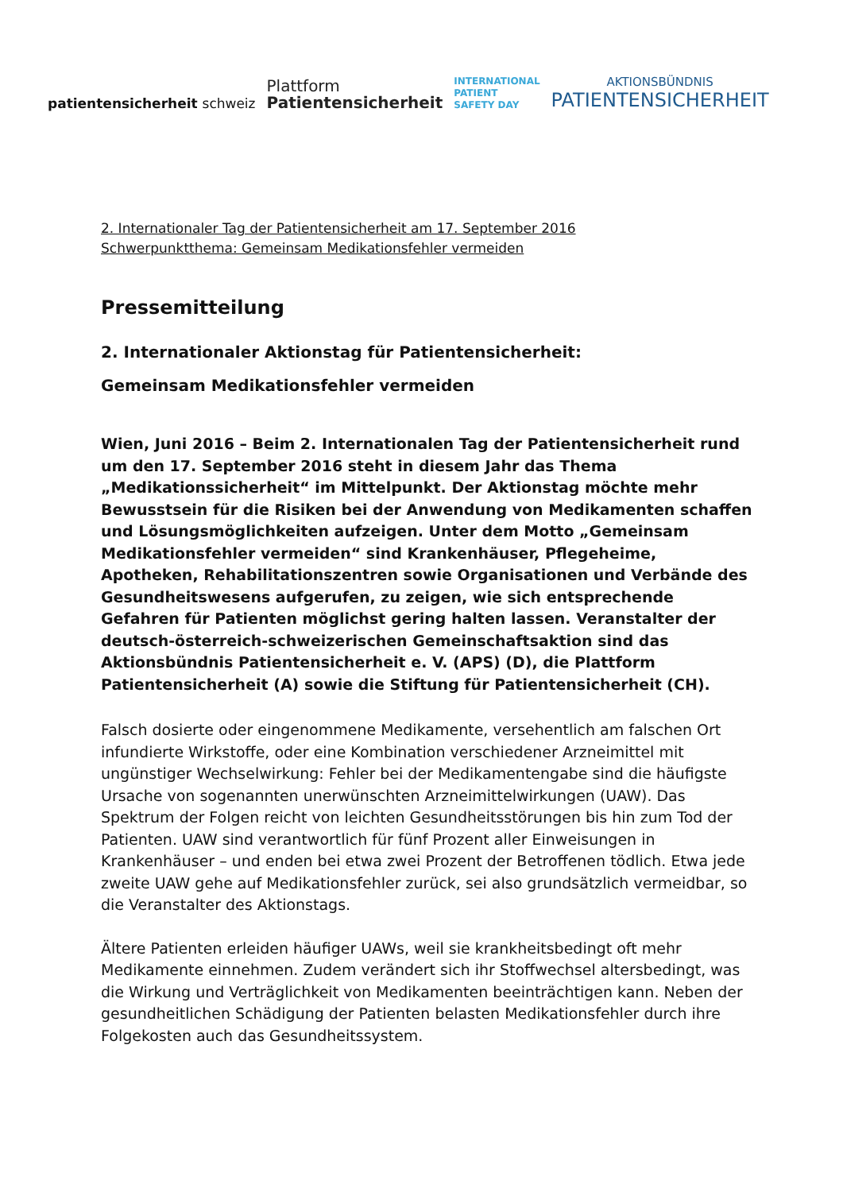patientensicherheit schweiz
Plattform
Patientensicherheit
INTERNATIONAL
PATIENT
SAFETY DAY
AKTIONSBÜNDNIS
PATIENTENSICHERHEIT
2. Internationaler Tag der Patientensicherheit am 17. September 2016
Schwerpunktthema: Gemeinsam Medikationsfehler vermeiden
Pressemitteilung
2. Internationaler Aktionstag für Patientensicherheit:
Gemeinsam Medikationsfehler vermeiden
Wien, Juni 2016 – Beim 2. Internationalen Tag der Patientensicherheit rund um den 17. September 2016 steht in diesem Jahr das Thema „Medikationssicherheit“ im Mittelpunkt. Der Aktionstag möchte mehr Bewusstsein für die Risiken bei der Anwendung von Medikamenten schaffen und Lösungsmöglichkeiten aufzeigen. Unter dem Motto „Gemeinsam Medikationsfehler vermeiden“ sind Krankenhäuser, Pflegeheime, Apotheken, Rehabilitationszentren sowie Organisationen und Verbände des Gesundheitswesens aufgerufen, zu zeigen, wie sich entsprechende Gefahren für Patienten möglichst gering halten lassen. Veranstalter der deutsch-österreich-schweizerischen Gemeinschaftsaktion sind das Aktionsbündnis Patientensicherheit e. V. (APS) (D), die Plattform Patientensicherheit (A) sowie die Stiftung für Patientensicherheit (CH).
Falsch dosierte oder eingenommene Medikamente, versehentlich am falschen Ort infundierte Wirkstoffe, oder eine Kombination verschiedener Arzneimittel mit ungünstiger Wechselwirkung: Fehler bei der Medikamentengabe sind die häufigste Ursache von sogenannten unerwünschten Arzneimittelwirkungen (UAW). Das Spektrum der Folgen reicht von leichten Gesundheitsstörungen bis hin zum Tod der Patienten. UAW sind verantwortlich für fünf Prozent aller Einweisungen in Krankenhäuser – und enden bei etwa zwei Prozent der Betroffenen tödlich. Etwa jede zweite UAW gehe auf Medikationsfehler zurück, sei also grundsätzlich vermeidbar, so die Veranstalter des Aktionstags.
Ältere Patienten erleiden häufiger UAWs, weil sie krankheitsbedingt oft mehr Medikamente einnehmen. Zudem verändert sich ihr Stoffwechsel altersbedingt, was die Wirkung und Verträglichkeit von Medikamenten beeinträchtigen kann. Neben der gesundheitlichen Schädigung der Patienten belasten Medikationsfehler durch ihre Folgekosten auch das Gesundheitssystem.